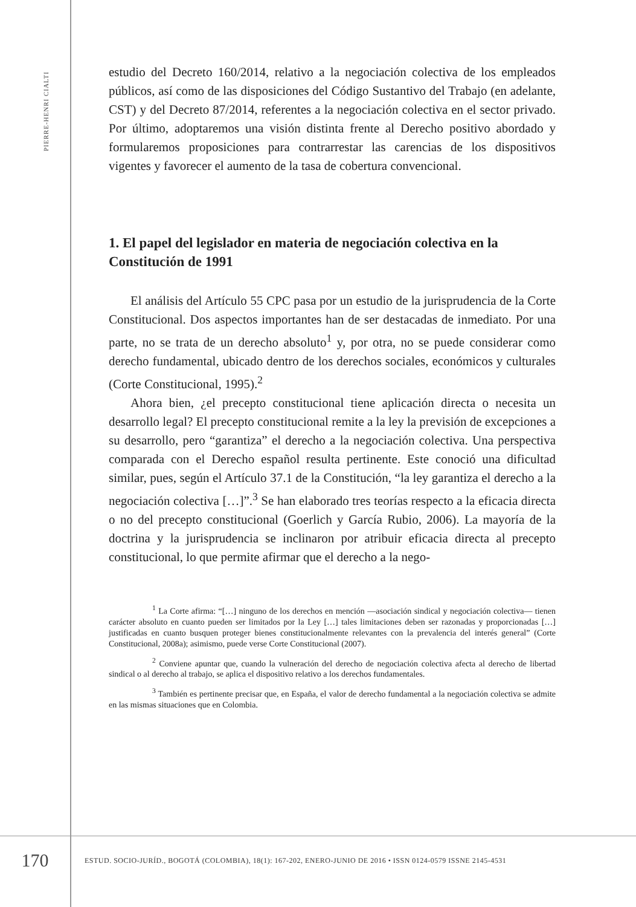PIERRE-HENRI CIALTI
estudio del Decreto 160/2014, relativo a la negociación colectiva de los empleados públicos, así como de las disposiciones del Código Sustantivo del Trabajo (en adelante, CST) y del Decreto 87/2014, referentes a la negociación colectiva en el sector privado. Por último, adoptaremos una visión distinta frente al Derecho positivo abordado y formularemos proposiciones para contrarrestar las carencias de los dispositivos vigentes y favorecer el aumento de la tasa de cobertura convencional.
1. El papel del legislador en materia de negociación colectiva en la Constitución de 1991
El análisis del Artículo 55 CPC pasa por un estudio de la jurisprudencia de la Corte Constitucional. Dos aspectos importantes han de ser destacadas de inmediato. Por una parte, no se trata de un derecho absoluto<sup>1</sup> y, por otra, no se puede considerar como derecho fundamental, ubicado dentro de los derechos sociales, económicos y culturales (Corte Constitucional, 1995).<sup>2</sup>
Ahora bien, ¿el precepto constitucional tiene aplicación directa o necesita un desarrollo legal? El precepto constitucional remite a la ley la previsión de excepciones a su desarrollo, pero “garantiza” el derecho a la negociación colectiva. Una perspectiva comparada con el Derecho español resulta pertinente. Este conoció una dificultad similar, pues, según el Artículo 37.1 de la Constitución, “la ley garantiza el derecho a la negociación colectiva […]”.<sup>3</sup> Se han elaborado tres teorías respecto a la eficacia directa o no del precepto constitucional (Goerlich y García Rubio, 2006). La mayoría de la doctrina y la jurisprudencia se inclinaron por atribuir eficacia directa al precepto constitucional, lo que permite afirmar que el derecho a la nego-
<sup>1</sup> La Corte afirma: “[…] ninguno de los derechos en mención —asociación sindical y negociación colectiva— tienen carácter absoluto en cuanto pueden ser limitados por la Ley […] tales limitaciones deben ser razonadas y proporcionadas […] justificadas en cuanto busquen proteger bienes constitucionalmente relevantes con la prevalencia del interés general” (Corte Constitucional, 2008a); asimismo, puede verse Corte Constitucional (2007).
<sup>2</sup> Conviene apuntar que, cuando la vulneración del derecho de negociación colectiva afecta al derecho de libertad sindical o al derecho al trabajo, se aplica el dispositivo relativo a los derechos fundamentales.
<sup>3</sup> También es pertinente precisar que, en España, el valor de derecho fundamental a la negociación colectiva se admite en las mismas situaciones que en Colombia.
170
ESTUD. SOCIO-JURÍD., BOGOTÁ (COLOMBIA), 18(1): 167-202, ENERO-JUNIO DE 2016 • ISSN 0124-0579 ISSNE 2145-4531